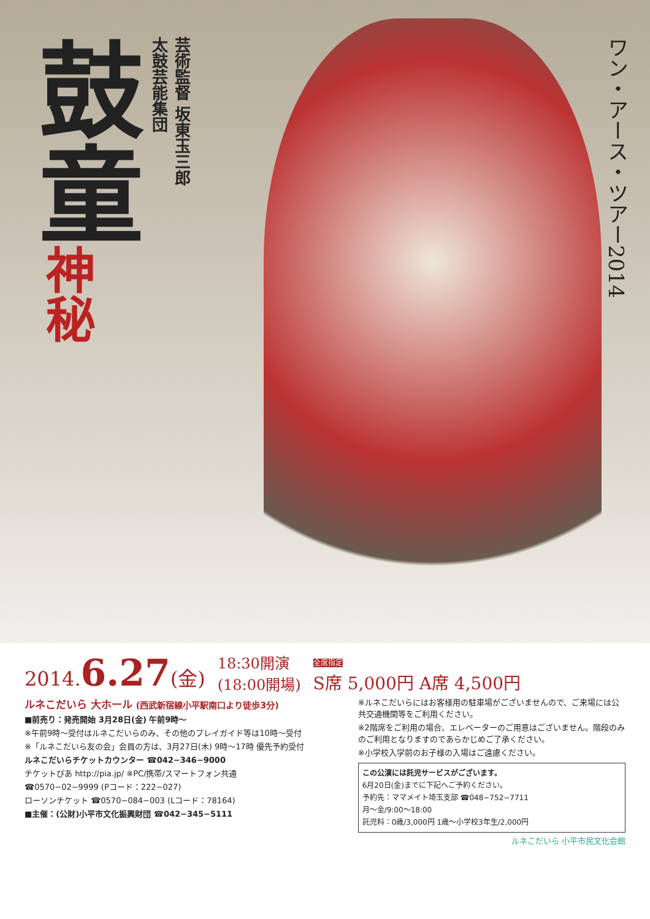鼓童
神秘
芸術監督 坂東玉三郎
太鼓芸能集団
ワン・アース・ツアー2014
2014.6.27(金) 18:30開演
(18:00開場) 全席指定
S席 5,000円 A席 4,500円
ルネこだいら 大ホール (西武新宿線小平駅南口より徒歩3分)
■前売り：発売開始 3月28日(金) 午前9時～
※午前9時～受付はルネこだいらのみ、その他のプレイガイド等は10時～受付
※「ルネこだいら友の会」会員の方は、3月27日(木) 9時～17時 優先予約受付
ルネこだいらチケットカウンター ☎042−346−9000
チケットぴあ http://pia.jp/ ※PC/携帯/スマートフォン共通
☎0570−02−9999 (Pコード：222−027)
ローソンチケット ☎0570−084−003 (Lコード：78164)
■主催：(公財)小平市文化振興財団 ☎042−345−5111
※ルネこだいらにはお客様用の駐車場がございませんので、ご来場には公共交通機関等をご利用ください。
※2階席をご利用の場合、エレベーターのご用意はございません。階段のみのご利用となりますのであらかじめご了承ください。
※小学校入学前のお子様の入場はご遠慮ください。
この公演には託児サービスがございます。
6月20日(金)までに下記へご予約ください。
予約先：ママメイト埼玉支部 ☎048−752−7711
月～金/9:00～18:00
託児料：0歳/3,000円 1歳～小学校3年生/2,000円
ルネこだいら 小平市民文化会館